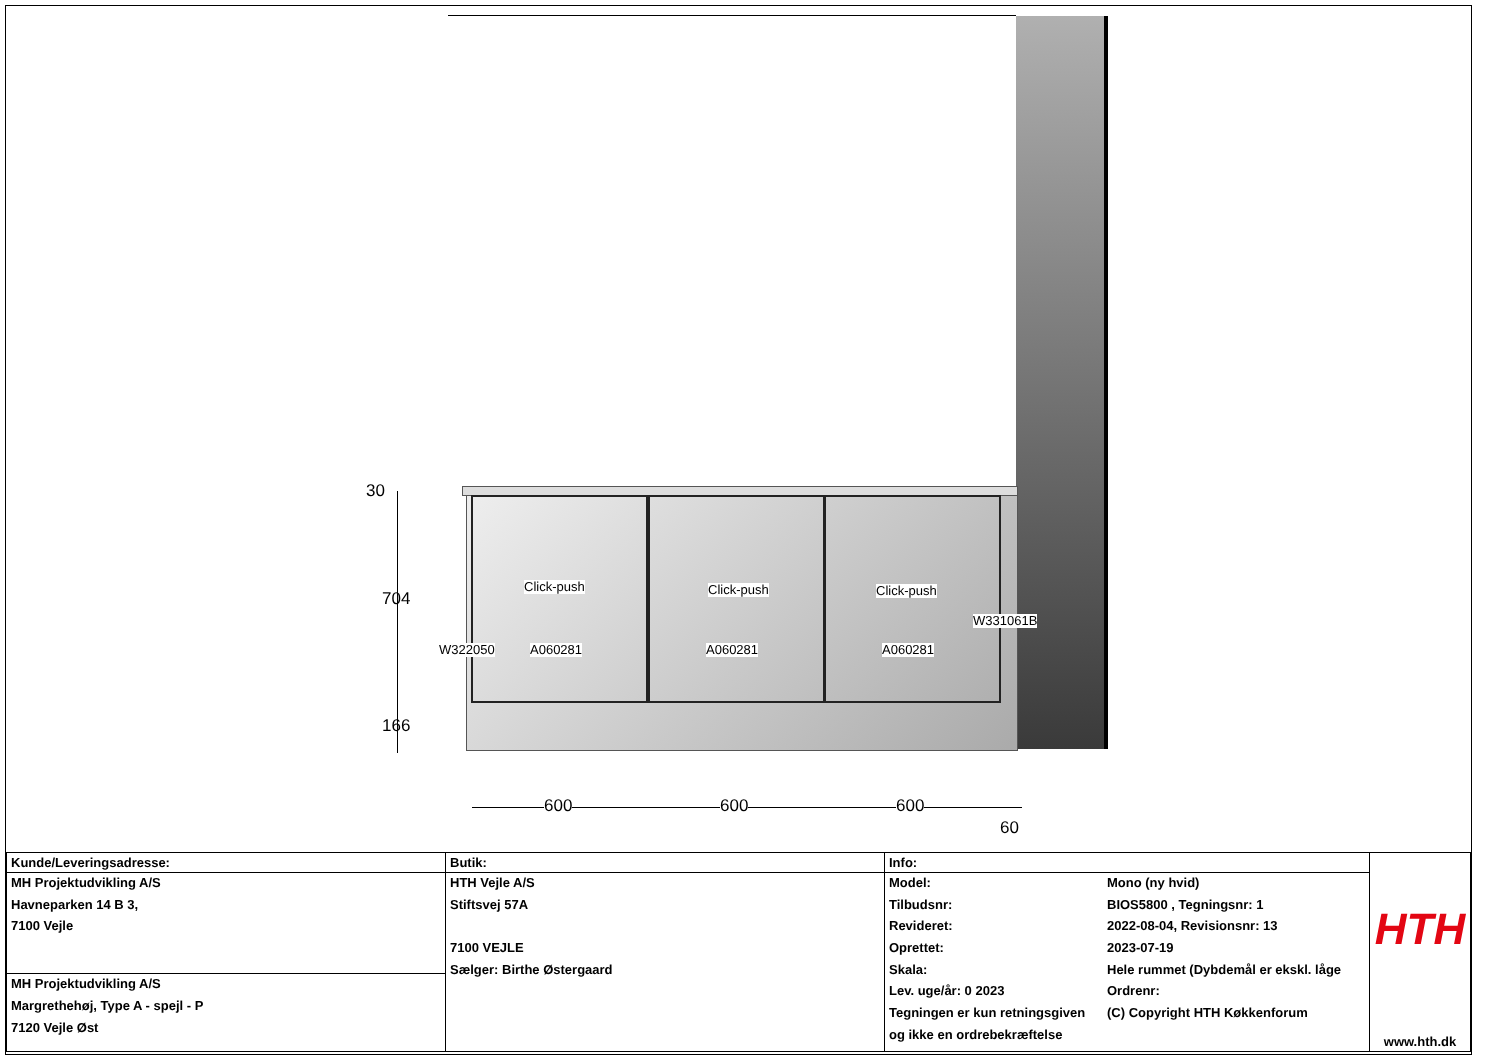Click-push Click-push Click-push
W331061B
W322050 A060281 A060281 A060281
30
704
166
600 600 600
60
| Kunde/Leveringsadresse: | Butik: | Info: | | HTH www.hth.dk |
| MH Projektudvikling A/S Havneparken 14 B 3, 7100 Vejle | HTH Vejle A/S Stiftsvej 57A 7100 VEJLE Sælger: Birthe Østergaard | Model: Tilbudsnr: Revideret: Oprettet: Skala: Lev. uge/år: 0 2023 Tegningen er kun retningsgiven og ikke en ordrebekræftelse | Mono (ny hvid) BIOS5800 , Tegningsnr: 1 2022-08-04, Revisionsnr: 13 2023-07-19 Hele rummet (Dybdemål er ekskl. låge Ordrenr: (C) Copyright HTH Køkkenforum | |
| MH Projektudvikling A/S Margrethehøj, Type A - spejl - P 7120 Vejle Øst | | | | |